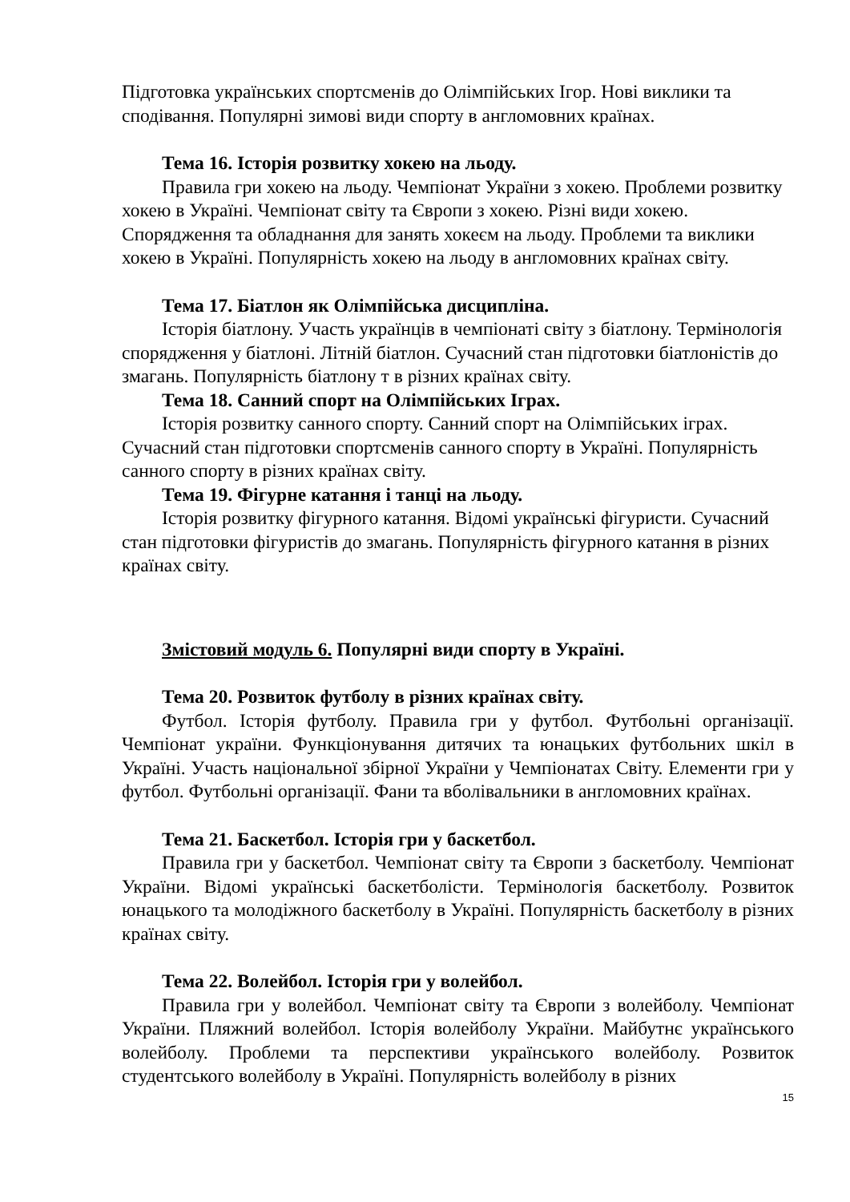Підготовка українських спортсменів до Олімпійських Ігор. Нові виклики та сподівання. Популярні зимові види спорту в англомовних країнах.
Тема 16. Історія розвитку хокею на льоду.
Правила гри хокею на льоду. Чемпіонат України з хокею. Проблеми розвитку хокею в Україні. Чемпіонат світу та Європи з хокею. Різні види хокею. Спорядження та обладнання для занять хокеєм на льоду. Проблеми та виклики хокею в Україні. Популярність хокею на льоду в англомовних країнах світу.
Тема 17. Біатлон як Олімпійська дисципліна.
Історія біатлону. Участь українців в чемпіонаті світу з біатлону. Термінологія спорядження у біатлоні. Літній біатлон. Сучасний стан підготовки біатлоністів до змагань. Популярність біатлону т в різних країнах світу.
Тема 18. Санний спорт на Олімпійських Іграх.
Історія розвитку санного спорту. Санний спорт на Олімпійських іграх. Сучасний стан підготовки спортсменів санного спорту в Україні. Популярність санного спорту в різних країнах світу.
Тема 19. Фігурне катання і танці на льоду.
Історія розвитку фігурного катання. Відомі українські фігуристи. Сучасний стан підготовки фігуристів до змагань. Популярність фігурного катання в різних країнах світу.
Змістовий модуль 6. Популярні види спорту в Україні.
Тема 20. Розвиток футболу в різних країнах світу.
Футбол. Історія футболу. Правила гри у футбол. Футбольні організації. Чемпіонат україни. Функціонування дитячих та юнацьких футбольних шкіл в Україні. Участь національної збірної України у Чемпіонатах Світу. Елементи гри у футбол. Футбольні організації. Фани та вболівальники в англомовних країнах.
Тема 21. Баскетбол. Історія гри у баскетбол.
Правила гри у баскетбол. Чемпіонат світу та Європи з баскетболу. Чемпіонат України. Відомі українські баскетболісти. Термінологія баскетболу. Розвиток юнацького та молодіжного баскетболу в Україні. Популярність баскетболу в різних країнах світу.
Тема 22. Волейбол. Історія гри у волейбол.
Правила гри у волейбол. Чемпіонат світу та Європи з волейболу. Чемпіонат України. Пляжний волейбол. Історія волейболу України. Майбутнє українського волейболу. Проблеми та перспективи українського волейболу. Розвиток студентського волейболу в Україні. Популярність волейболу в різних
15